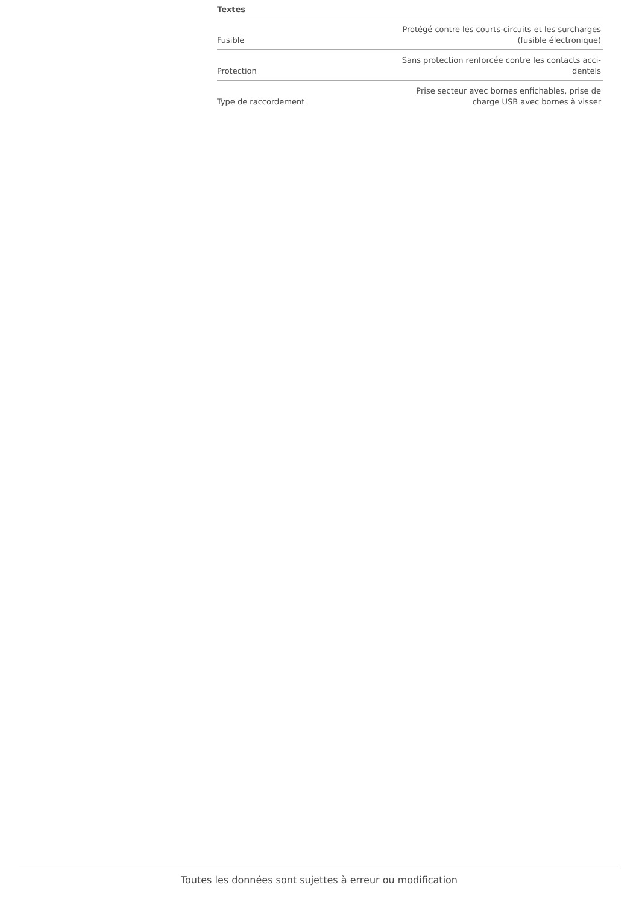| Textes | |
| --- | --- |
| Fusible | Protégé contre les courts-circuits et les surcharges (fusible électronique) |
| Protection | Sans protection renforcée contre les contacts acci- dentels |
| Type de raccordement | Prise secteur avec bornes enfichables, prise de charge USB avec bornes à visser |
Toutes les données sont sujettes à erreur ou modification